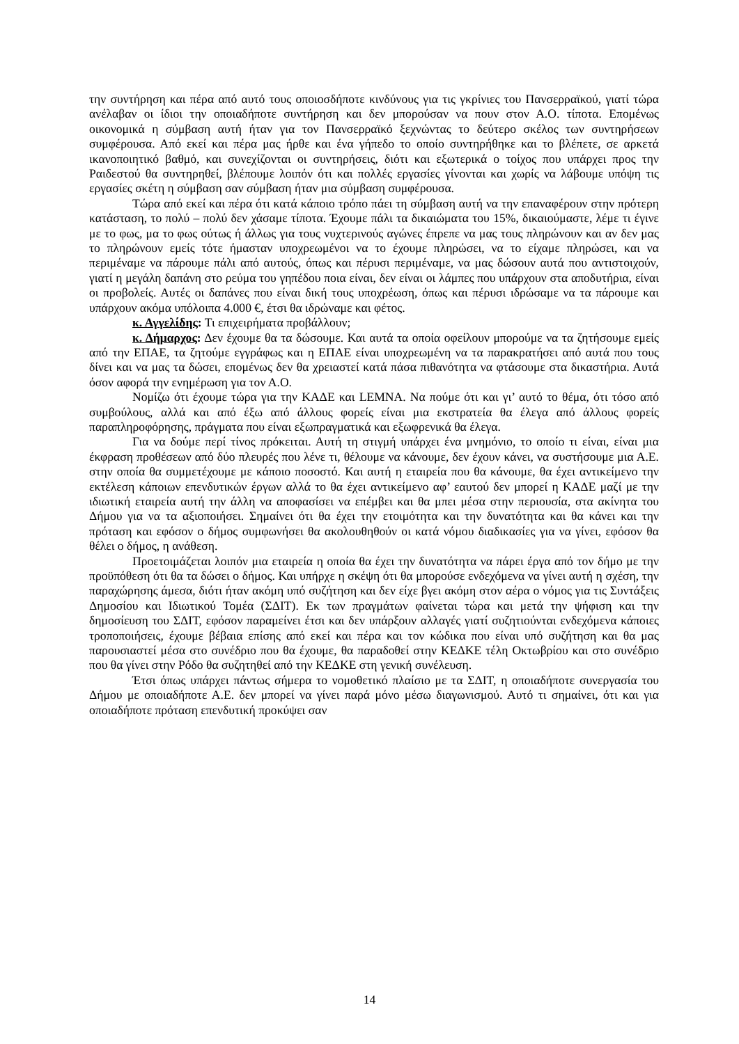την συντήρηση και πέρα από αυτό τους οποιοσδήποτε κινδύνους για τις γκρίνιες του Πανσερραϊκού, γιατί τώρα ανέλαβαν οι ίδιοι την οποιαδήποτε συντήρηση και δεν μπορούσαν να πουν στον Α.Ο. τίποτα. Επομένως οικονομικά η σύμβαση αυτή ήταν για τον Πανσερραϊκό ξεχνώντας το δεύτερο σκέλος των συντηρήσεων συμφέρουσα. Από εκεί και πέρα μας ήρθε και ένα γήπεδο το οποίο συντηρήθηκε και το βλέπετε, σε αρκετά ικανοποιητικό βαθμό, και συνεχίζονται οι συντηρήσεις, διότι και εξωτερικά ο τοίχος που υπάρχει προς την Ραιδεστού θα συντηρηθεί, βλέπουμε λοιπόν ότι και πολλές εργασίες γίνονται και χωρίς να λάβουμε υπόψη τις εργασίες σκέτη η σύμβαση σαν σύμβαση ήταν μια σύμβαση συμφέρουσα.
Τώρα από εκεί και πέρα ότι κατά κάποιο τρόπο πάει τη σύμβαση αυτή να την επαναφέρουν στην πρότερη κατάσταση, το πολύ – πολύ δεν χάσαμε τίποτα. Έχουμε πάλι τα δικαιώματα του 15%, δικαιούμαστε, λέμε τι έγινε με το φως, μα το φως ούτως ή άλλως για τους νυχτερινούς αγώνες έπρεπε να μας τους πληρώνουν και αν δεν μας το πληρώνουν εμείς τότε ήμασταν υποχρεωμένοι να το έχουμε πληρώσει, να το είχαμε πληρώσει, και να περιμέναμε να πάρουμε πάλι από αυτούς, όπως και πέρυσι περιμέναμε, να μας δώσουν αυτά που αντιστοιχούν, γιατί η μεγάλη δαπάνη στο ρεύμα του γηπέδου ποια είναι, δεν είναι οι λάμπες που υπάρχουν στα αποδυτήρια, είναι οι προβολείς. Αυτές οι δαπάνες που είναι δική τους υποχρέωση, όπως και πέρυσι ιδρώσαμε να τα πάρουμε και υπάρχουν ακόμα υπόλοιπα 4.000 €, έτσι θα ιδρώναμε και φέτος.
κ. Αγγελίδης: Τι επιχειρήματα προβάλλουν;
κ. Δήμαρχος: Δεν έχουμε θα τα δώσουμε. Και αυτά τα οποία οφείλουν μπορούμε να τα ζητήσουμε εμείς από την ΕΠΑΕ, τα ζητούμε εγγράφως και η ΕΠΑΕ είναι υποχρεωμένη να τα παρακρατήσει από αυτά που τους δίνει και να μας τα δώσει, επομένως δεν θα χρειαστεί κατά πάσα πιθανότητα να φτάσουμε στα δικαστήρια. Αυτά όσον αφορά την ενημέρωση για τον Α.Ο.
Νομίζω ότι έχουμε τώρα για την ΚΑΔΕ και LEMNA. Να πούμε ότι και γι’ αυτό το θέμα, ότι τόσο από συμβούλους, αλλά και από έξω από άλλους φορείς είναι μια εκστρατεία θα έλεγα από άλλους φορείς παραπληροφόρησης, πράγματα που είναι εξωπραγματικά και εξωφρενικά θα έλεγα.
Για να δούμε περί τίνος πρόκειται. Αυτή τη στιγμή υπάρχει ένα μνημόνιο, το οποίο τι είναι, είναι μια έκφραση προθέσεων από δύο πλευρές που λένε τι, θέλουμε να κάνουμε, δεν έχουν κάνει, να συστήσουμε μια Α.Ε. στην οποία θα συμμετέχουμε με κάποιο ποσοστό. Και αυτή η εταιρεία που θα κάνουμε, θα έχει αντικείμενο την εκτέλεση κάποιων επενδυτικών έργων αλλά το θα έχει αντικείμενο αφ’ εαυτού δεν μπορεί η ΚΑΔΕ μαζί με την ιδιωτική εταιρεία αυτή την άλλη να αποφασίσει να επέμβει και θα μπει μέσα στην περιουσία, στα ακίνητα του Δήμου για να τα αξιοποιήσει. Σημαίνει ότι θα έχει την ετοιμότητα και την δυνατότητα και θα κάνει και την πρόταση και εφόσον ο δήμος συμφωνήσει θα ακολουθηθούν οι κατά νόμου διαδικασίες για να γίνει, εφόσον θα θέλει ο δήμος, η ανάθεση.
Προετοιμάζεται λοιπόν μια εταιρεία η οποία θα έχει την δυνατότητα να πάρει έργα από τον δήμο με την προϋπόθεση ότι θα τα δώσει ο δήμος. Και υπήρχε η σκέψη ότι θα μπορούσε ενδεχόμενα να γίνει αυτή η σχέση, την παραχώρησης άμεσα, διότι ήταν ακόμη υπό συζήτηση και δεν είχε βγει ακόμη στον αέρα ο νόμος για τις Συντάξεις Δημοσίου και Ιδιωτικού Τομέα (ΣΔΙΤ). Εκ των πραγμάτων φαίνεται τώρα και μετά την ψήφιση και την δημοσίευση του ΣΔΙΤ, εφόσον παραμείνει έτσι και δεν υπάρξουν αλλαγές γιατί συζητιούνται ενδεχόμενα κάποιες τροποποιήσεις, έχουμε βέβαια επίσης από εκεί και πέρα και τον κώδικα που είναι υπό συζήτηση και θα μας παρουσιαστεί μέσα στο συνέδριο που θα έχουμε, θα παραδοθεί στην ΚΕΔΚΕ τέλη Οκτωβρίου και στο συνέδριο που θα γίνει στην Ρόδο θα συζητηθεί από την ΚΕΔΚΕ στη γενική συνέλευση.
Έτσι όπως υπάρχει πάντως σήμερα το νομοθετικό πλαίσιο με τα ΣΔΙΤ, η οποιαδήποτε συνεργασία του Δήμου με οποιαδήποτε Α.Ε. δεν μπορεί να γίνει παρά μόνο μέσω διαγωνισμού. Αυτό τι σημαίνει, ότι και για οποιαδήποτε πρόταση επενδυτική προκύψει σαν
14